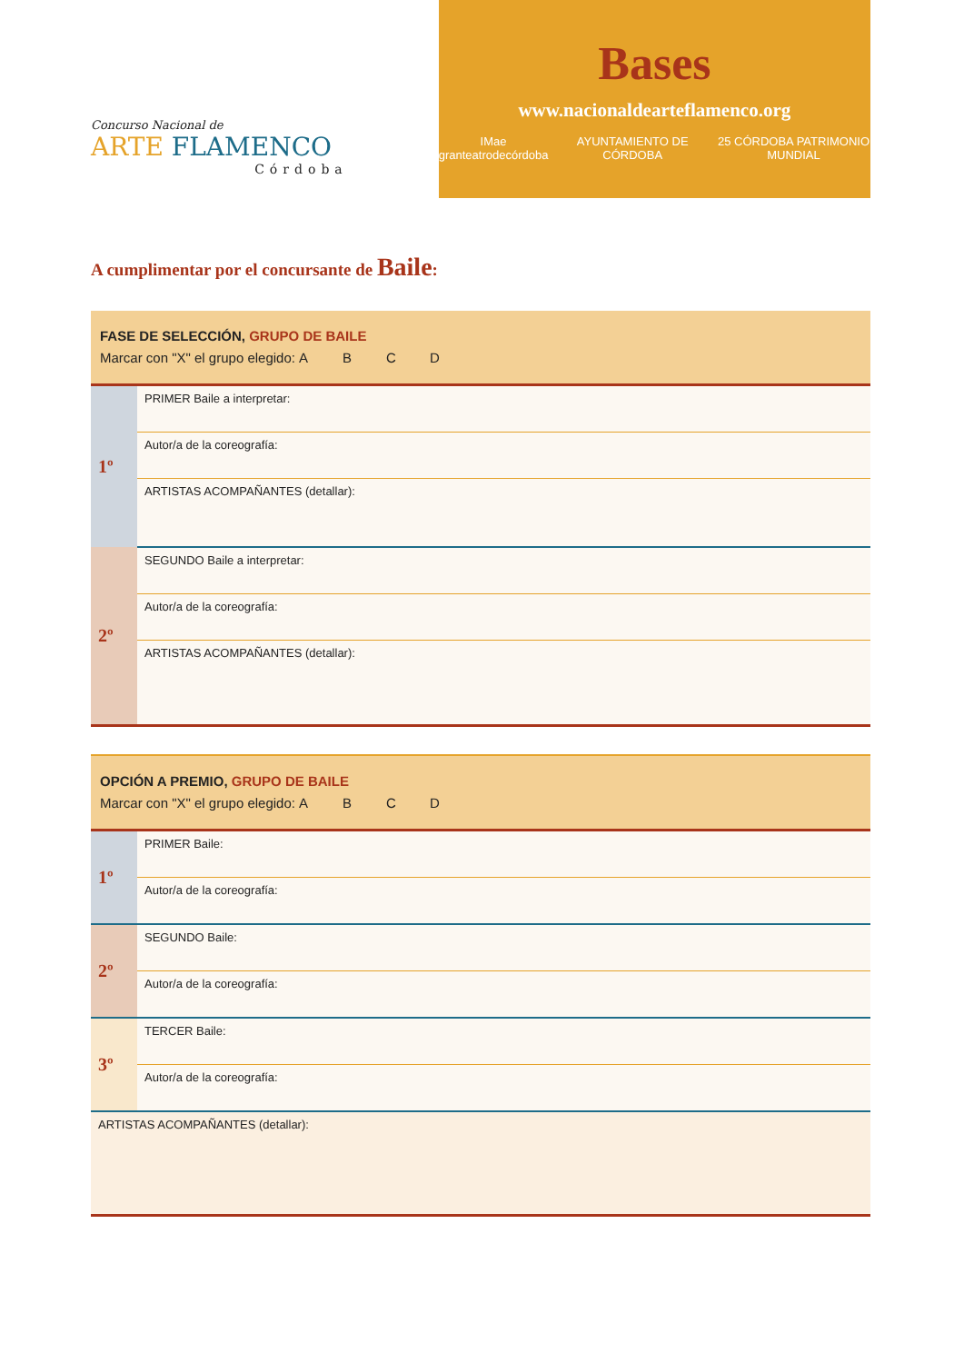Concurso Nacional de
ARTE FLAMENCO
Córdoba
Bases
www.nacionaldearteflamenco.org
IMae granteatrodecórdoba AYUNTAMIENTO DE CÓRDOBA 25 CÓRDOBA PATRIMONIO MUNDIAL
A cumplimentar por el concursante de Baile:
| FASE DE SELECCIÓN, GRUPO DE BAILE Marcar con "X" el grupo elegido: A B C D | |
| 1º | PRIMER Baile a interpretar: |
| | Autor/a de la coreografía: |
| | ARTISTAS ACOMPAÑANTES (detallar): |
| 2º | SEGUNDO Baile a interpretar: |
| | Autor/a de la coreografía: |
| | ARTISTAS ACOMPAÑANTES (detallar): |
| OPCIÓN A PREMIO, GRUPO DE BAILE Marcar con "X" el grupo elegido: A B C D | |
| 1º | PRIMER Baile: |
| | Autor/a de la coreografía: |
| 2º | SEGUNDO Baile: |
| | Autor/a de la coreografía: |
| 3º | TERCER Baile: |
| | Autor/a de la coreografía: |
| ARTISTAS ACOMPAÑANTES (detallar): | |